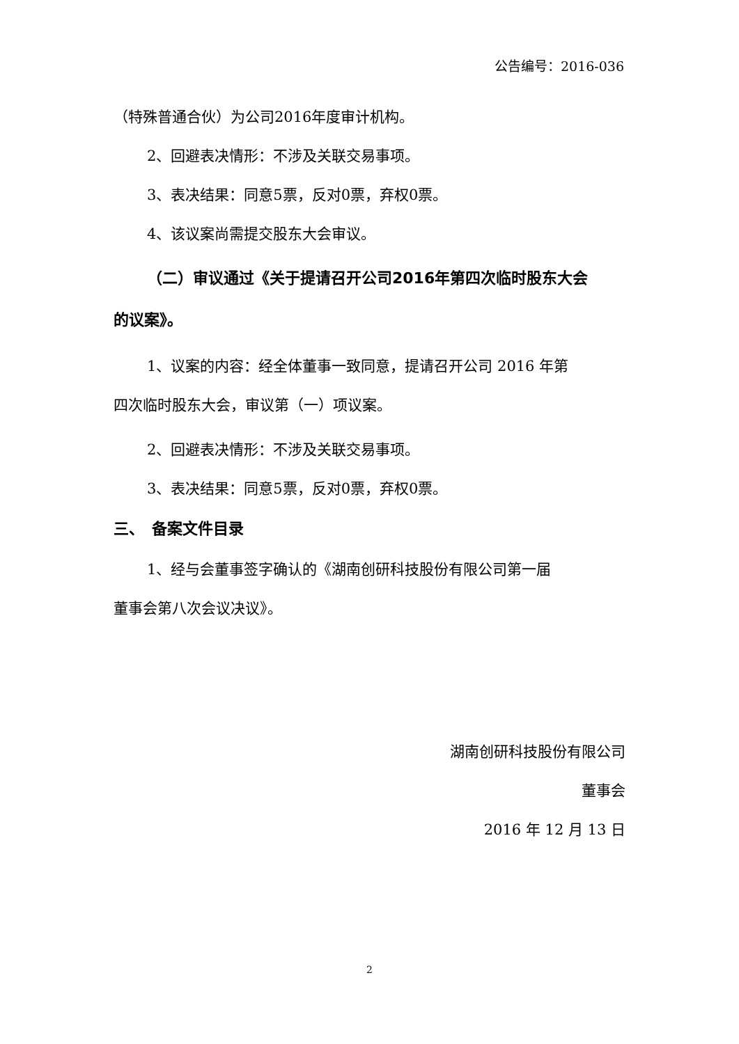公告编号：2016-036
（特殊普通合伙）为公司2016年度审计机构。
2、回避表决情形：不涉及关联交易事项。
3、表决结果：同意5票，反对0票，弃权0票。
4、该议案尚需提交股东大会审议。
（二）审议通过《关于提请召开公司2016年第四次临时股东大会
的议案》。
1、议案的内容：经全体董事一致同意，提请召开公司 2016 年第
四次临时股东大会，审议第（一）项议案。
2、回避表决情形：不涉及关联交易事项。
3、表决结果：同意5票，反对0票，弃权0票。
三、　备案文件目录
1、经与会董事签字确认的《湖南创研科技股份有限公司第一届
董事会第八次会议决议》。
湖南创研科技股份有限公司
董事会
2016 年 12 月 13 日
2